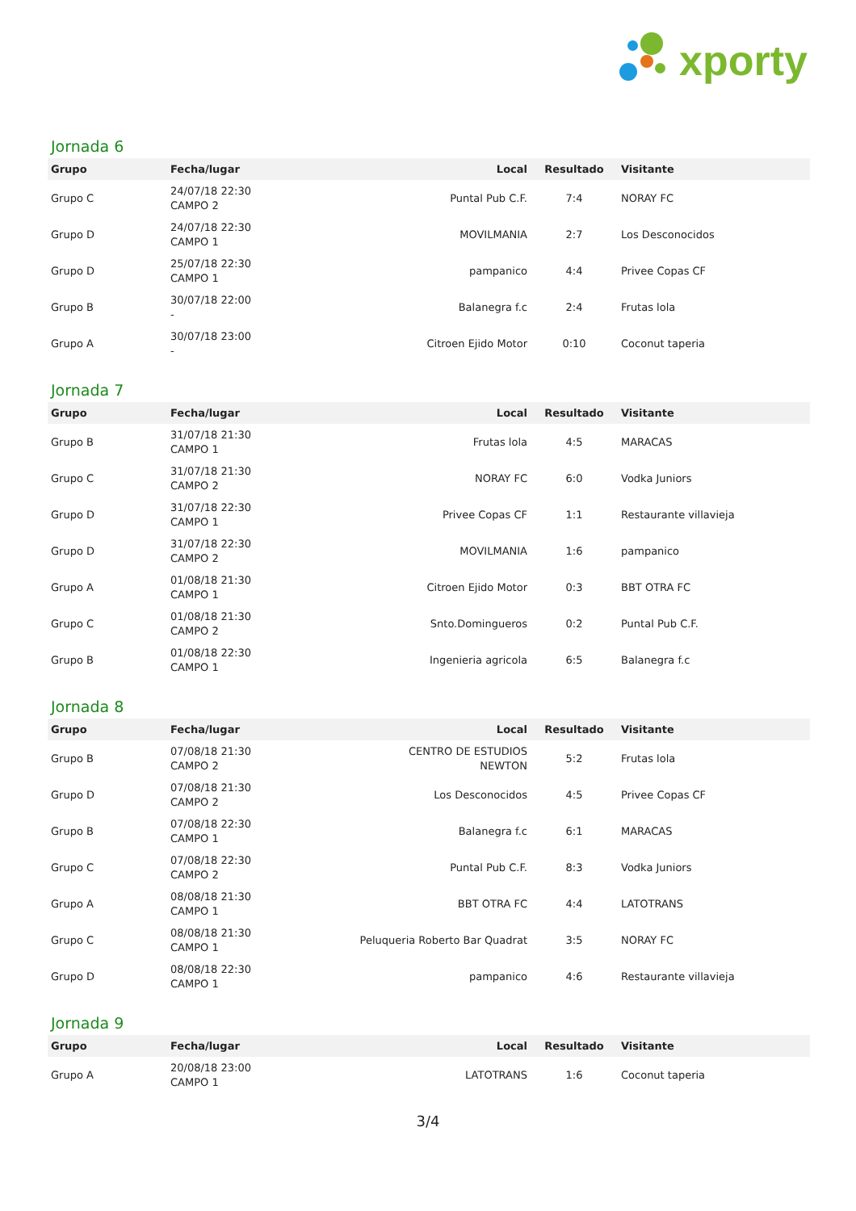xporty
Jornada 6
| Grupo | Fecha/lugar | Local | Resultado | Visitante |
| --- | --- | --- | --- | --- |
| Grupo C | 24/07/18 22:30 CAMPO 2 | Puntal Pub C.F. | 7:4 | NORAY FC |
| Grupo D | 24/07/18 22:30 CAMPO 1 | MOVILMANIA | 2:7 | Los Desconocidos |
| Grupo D | 25/07/18 22:30 CAMPO 1 | pampanico | 4:4 | Privee Copas CF |
| Grupo B | 30/07/18 22:00 - | Balanegra f.c | 2:4 | Frutas lola |
| Grupo A | 30/07/18 23:00 - | Citroen Ejido Motor | 0:10 | Coconut taperia |
Jornada 7
| Grupo | Fecha/lugar | Local | Resultado | Visitante |
| --- | --- | --- | --- | --- |
| Grupo B | 31/07/18 21:30 CAMPO 1 | Frutas lola | 4:5 | MARACAS |
| Grupo C | 31/07/18 21:30 CAMPO 2 | NORAY FC | 6:0 | Vodka Juniors |
| Grupo D | 31/07/18 22:30 CAMPO 1 | Privee Copas CF | 1:1 | Restaurante villavieja |
| Grupo D | 31/07/18 22:30 CAMPO 2 | MOVILMANIA | 1:6 | pampanico |
| Grupo A | 01/08/18 21:30 CAMPO 1 | Citroen Ejido Motor | 0:3 | BBT OTRA FC |
| Grupo C | 01/08/18 21:30 CAMPO 2 | Snto.Domingueros | 0:2 | Puntal Pub C.F. |
| Grupo B | 01/08/18 22:30 CAMPO 1 | Ingenieria agricola | 6:5 | Balanegra f.c |
Jornada 8
| Grupo | Fecha/lugar | Local | Resultado | Visitante |
| --- | --- | --- | --- | --- |
| Grupo B | 07/08/18 21:30 CAMPO 2 | CENTRO DE ESTUDIOS NEWTON | 5:2 | Frutas lola |
| Grupo D | 07/08/18 21:30 CAMPO 2 | Los Desconocidos | 4:5 | Privee Copas CF |
| Grupo B | 07/08/18 22:30 CAMPO 1 | Balanegra f.c | 6:1 | MARACAS |
| Grupo C | 07/08/18 22:30 CAMPO 2 | Puntal Pub C.F. | 8:3 | Vodka Juniors |
| Grupo A | 08/08/18 21:30 CAMPO 1 | BBT OTRA FC | 4:4 | LATOTRANS |
| Grupo C | 08/08/18 21:30 CAMPO 1 | Peluqueria Roberto Bar Quadrat | 3:5 | NORAY FC |
| Grupo D | 08/08/18 22:30 CAMPO 1 | pampanico | 4:6 | Restaurante villavieja |
Jornada 9
| Grupo | Fecha/lugar | Local | Resultado | Visitante |
| --- | --- | --- | --- | --- |
| Grupo A | 20/08/18 23:00 CAMPO 1 | LATOTRANS | 1:6 | Coconut taperia |
3/4